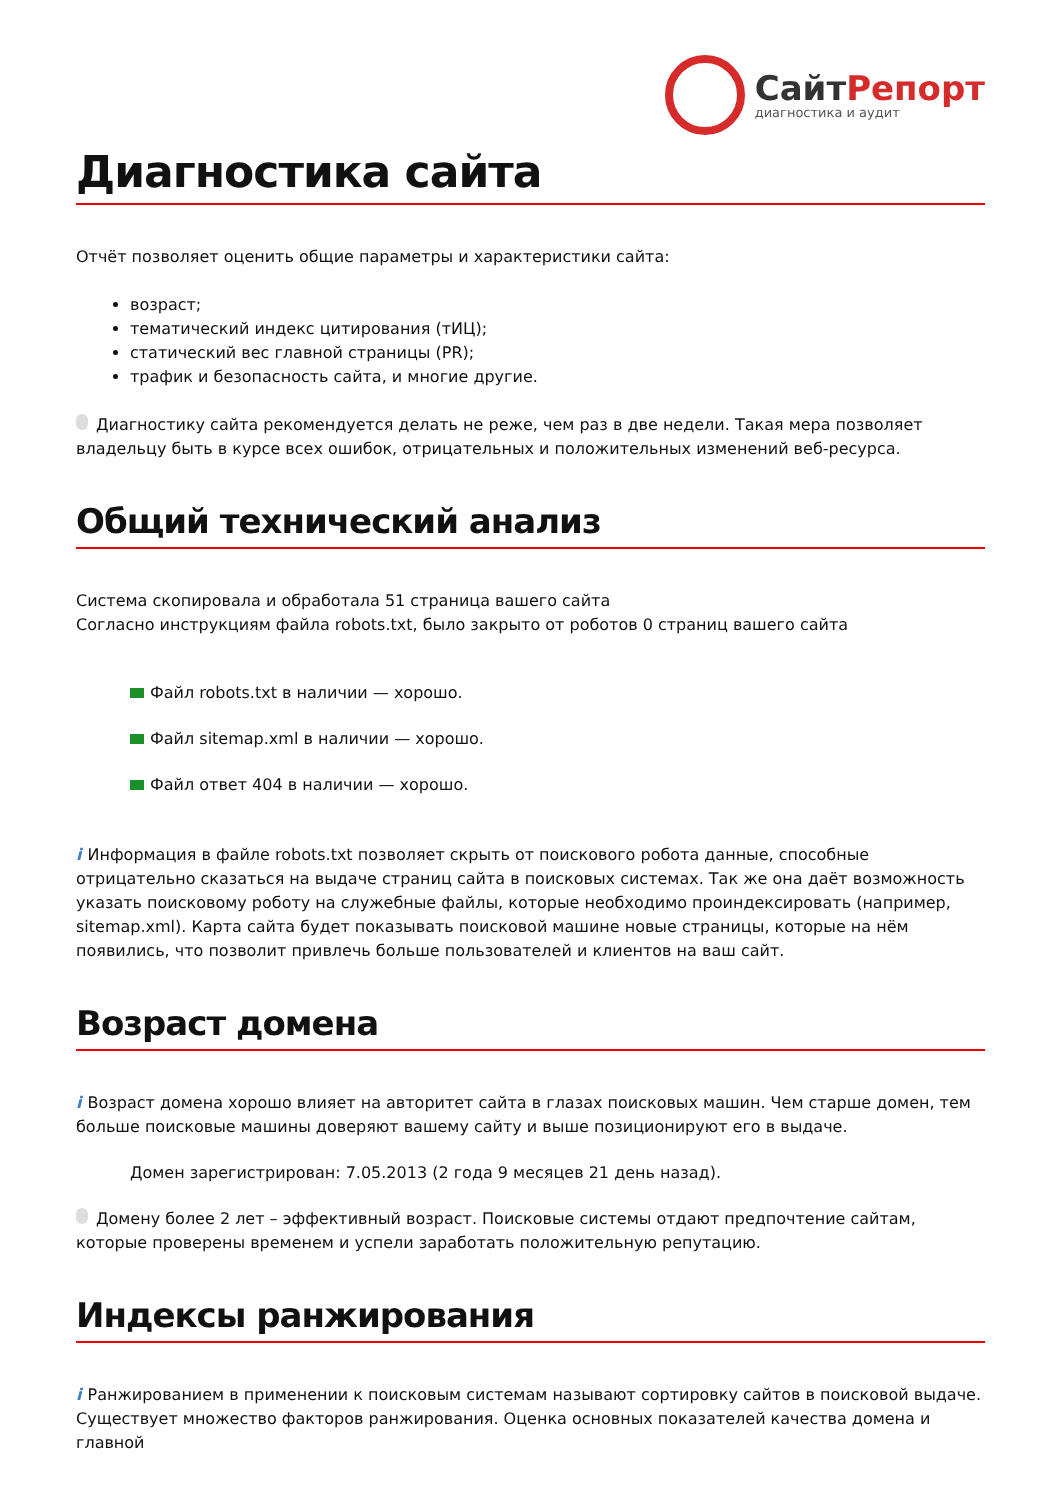СайтРепорт
диагностика и аудит
Диагностика сайта
Отчёт позволяет оценить общие параметры и характеристики сайта:
возраст;
тематический индекс цитирования (тИЦ);
статический вес главной страницы (PR);
трафик и безопасность сайта, и многие другие.
Диагностику сайта рекомендуется делать не реже, чем раз в две недели. Такая мера позволяет владельцу быть в курсе всех ошибок, отрицательных и положительных изменений веб-ресурса.
Общий технический анализ
Система скопировала и обработала 51 страница вашего сайта
Согласно инструкциям файла robots.txt, было закрыто от роботов 0 страниц вашего сайта
Файл robots.txt в наличии — хорошо.
Файл sitemap.xml в наличии — хорошо.
Файл ответ 404 в наличии — хорошо.
i Информация в файле robots.txt позволяет скрыть от поискового робота данные, способные отрицательно сказаться на выдаче страниц сайта в поисковых системах. Так же она даёт возможность указать поисковому роботу на служебные файлы, которые необходимо проиндексировать (например, sitemap.xml). Карта сайта будет показывать поисковой машине новые страницы, которые на нём появились, что позволит привлечь больше пользователей и клиентов на ваш сайт.
Возраст домена
i Возраст домена хорошо влияет на авторитет сайта в глазах поисковых машин. Чем старше домен, тем больше поисковые машины доверяют вашему сайту и выше позиционируют его в выдаче.
Домен зарегистрирован: 7.05.2013 (2 года 9 месяцев 21 день назад).
Домену более 2 лет – эффективный возраст. Поисковые системы отдают предпочтение сайтам, которые проверены временем и успели заработать положительную репутацию.
Индексы ранжирования
i Ранжированием в применении к поисковым системам называют сортировку сайтов в поисковой выдаче. Существует множество факторов ранжирования. Оценка основных показателей качества домена и главной